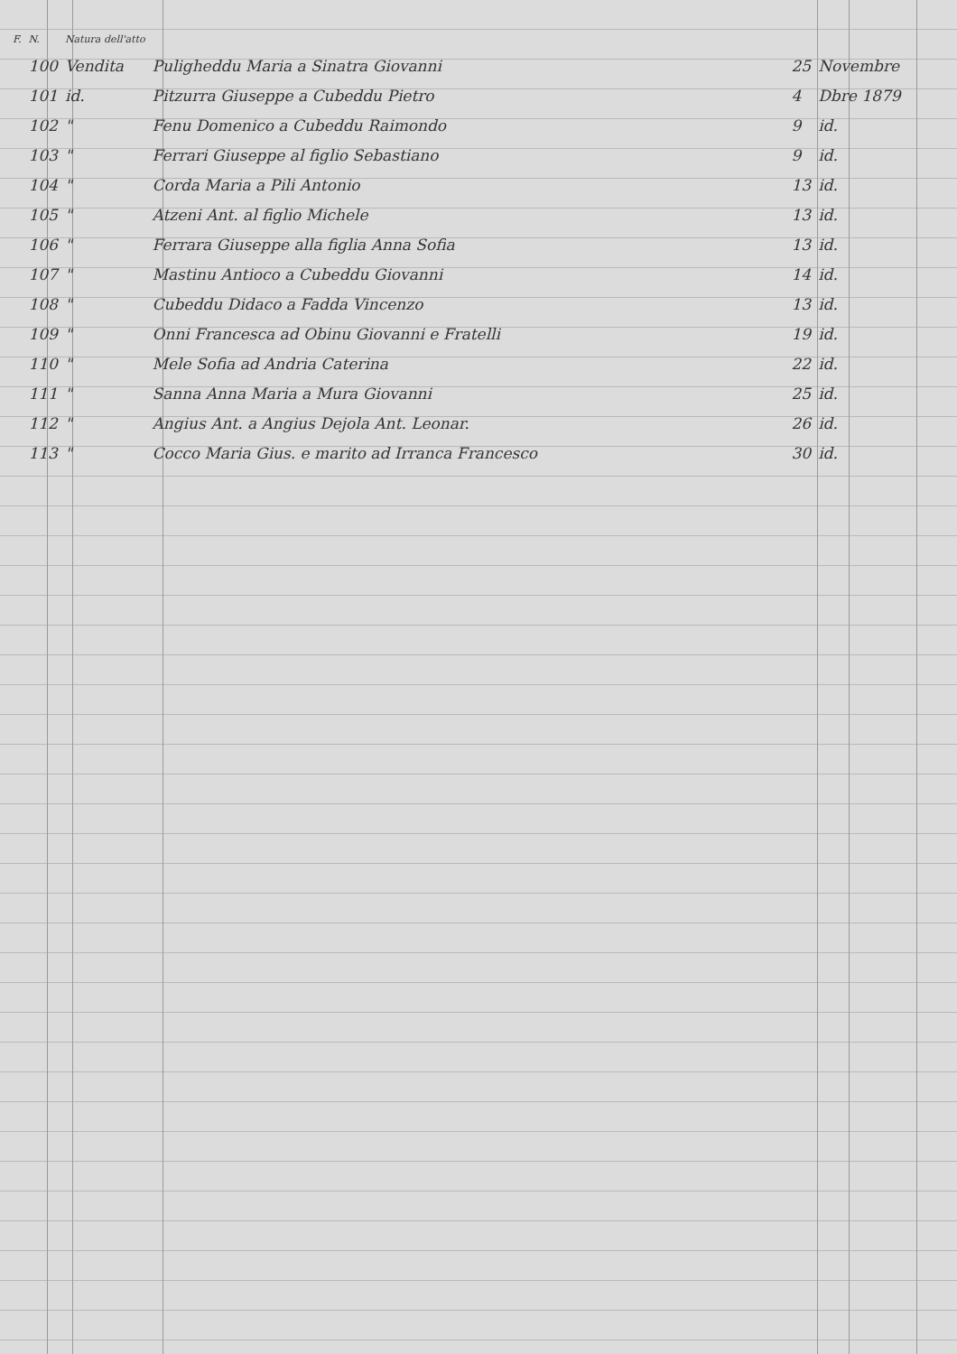| F. | N. | Natura dell'atto | | | |
| --- | --- | --- | --- | --- | --- |
| | 100 | Vendita | Puligheddu Maria a Sinatra Giovanni | 25 | Novembre |
| | 101 | id. | Pitzurra Giuseppe a Cubeddu Pietro | 4 | Dbre 1879 |
| | 102 | " | Fenu Domenico a Cubeddu Raimondo | 9 | id. |
| | 103 | " | Ferrari Giuseppe al figlio Sebastiano | 9 | id. |
| | 104 | " | Corda Maria a Pili Antonio | 13 | id. |
| | 105 | " | Atzeni Ant. al figlio Michele | 13 | id. |
| | 106 | " | Ferrara Giuseppe alla figlia Anna Sofia | 13 | id. |
| | 107 | " | Mastinu Antioco a Cubeddu Giovanni | 14 | id. |
| | 108 | " | Cubeddu Didaco a Fadda Vincenzo | 13 | id. |
| | 109 | " | Onni Francesca ad Obinu Giovanni e Fratelli | 19 | id. |
| | 110 | " | Mele Sofia ad Andria Caterina | 22 | id. |
| | 111 | " | Sanna Anna Maria a Mura Giovanni | 25 | id. |
| | 112 | " | Angius Ant. a Angius Dejola Ant. Leonar. | 26 | id. |
| | 113 | " | Cocco Maria Gius. e marito ad Irranca Francesco | 30 | id. |